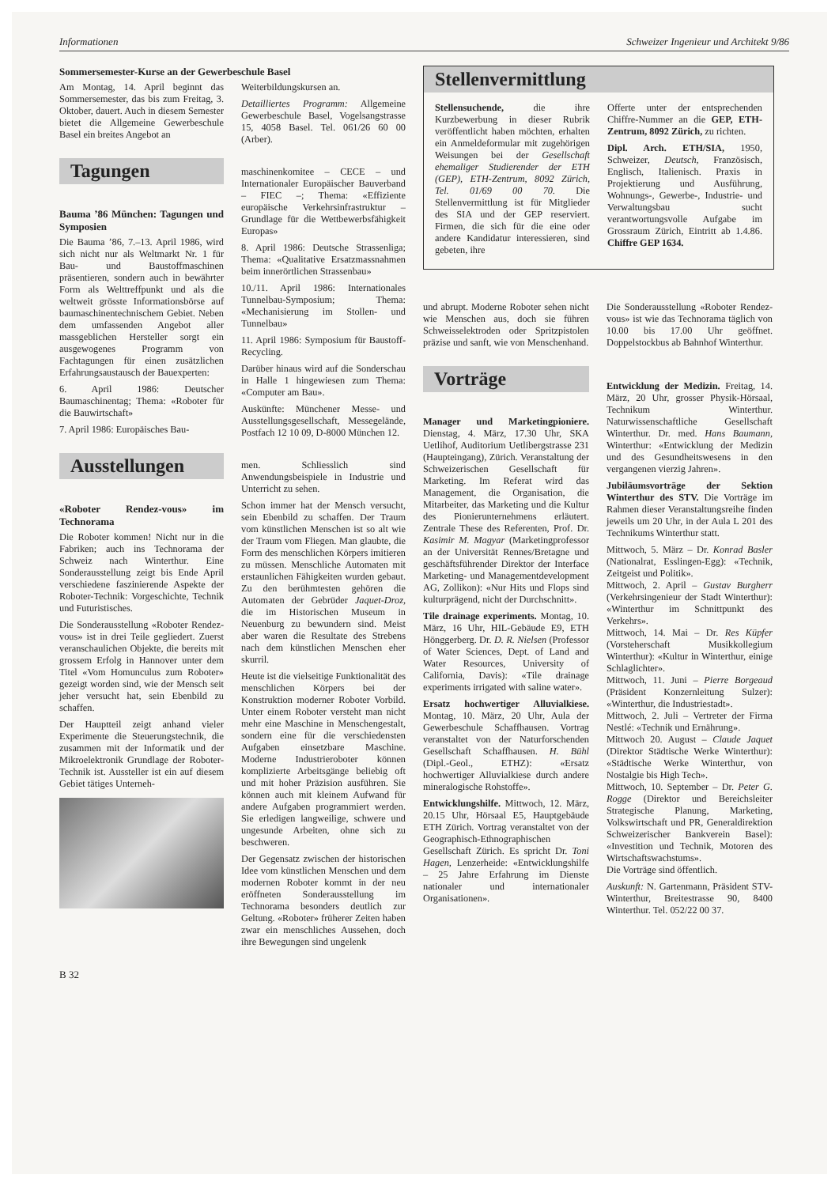Informationen Schweizer Ingenieur und Architekt 9/86
Sommersemester-Kurse an der Gewerbeschule Basel
Am Montag, 14. April beginnt das Sommersemester, das bis zum Freitag, 3. Oktober, dauert. Auch in diesem Semester bietet die Allgemeine Gewerbeschule Basel ein breites Angebot an
Tagungen
Bauma ’86 München: Tagungen und Symposien
Die Bauma ’86, 7.–13. April 1986, wird sich nicht nur als Weltmarkt Nr. 1 für Bau- und Baustoffmaschinen präsentieren, sondern auch in bewährter Form als Welttreffpunkt und als die weltweit grösste Informationsbörse auf baumaschinentechnischem Gebiet. Neben dem umfassenden Angebot aller massgeblichen Hersteller sorgt ein ausgewogenes Programm von Fachtagungen für einen zusätzlichen Erfahrungsaustausch der Bauexperten:
6. April 1986: Deutscher Baumaschinentag; Thema: «Roboter für die Bauwirtschaft»
7. April 1986: Europäisches Bau-
Ausstellungen
«Roboter Rendez-vous» im Technorama
Die Roboter kommen! Nicht nur in die Fabriken; auch ins Technorama der Schweiz nach Winterthur. Eine Sonderausstellung zeigt bis Ende April verschiedene faszinierende Aspekte der Roboter-Technik: Vorgeschichte, Technik und Futuristisches.
Die Sonderausstellung «Roboter Rendez-vous» ist in drei Teile gegliedert. Zuerst veranschaulichen Objekte, die bereits mit grossem Erfolg in Hannover unter dem Titel «Vom Homunculus zum Roboter» gezeigt worden sind, wie der Mensch seit jeher versucht hat, sein Ebenbild zu schaffen.
Der Hauptteil zeigt anhand vieler Experimente die Steuerungstechnik, die zusammen mit der Informatik und der Mikroelektronik Grundlage der Roboter-Technik ist. Aussteller ist ein auf diesem Gebiet tätiges Unterneh-
Weiterbildungskursen an.
Detailliertes Programm: Allgemeine Gewerbeschule Basel, Vogelsangstrasse 15, 4058 Basel. Tel. 061/26 60 00 (Arber).
maschinenkomitee – CECE – und Internationaler Europäischer Bauverband – FIEC –; Thema: «Effiziente europäische Verkehrsinfrastruktur – Grundlage für die Wettbewerbsfähigkeit Europas»
8. April 1986: Deutsche Strassenliga; Thema: «Qualitative Ersatzmassnahmen beim innerörtlichen Strassenbau»
10./11. April 1986: Internationales Tunnelbau-Symposium; Thema: «Mechanisierung im Stollen- und Tunnelbau»
11. April 1986: Symposium für Baustoff-Recycling.
Darüber hinaus wird auf die Sonderschau in Halle 1 hingewiesen zum Thema: «Computer am Bau».
Auskünfte: Münchener Messe- und Ausstellungsgesellschaft, Messegelände, Postfach 12 10 09, D-8000 München 12.
men. Schliesslich sind Anwendungsbeispiele in Industrie und Unterricht zu sehen.
Schon immer hat der Mensch versucht, sein Ebenbild zu schaffen. Der Traum vom künstlichen Menschen ist so alt wie der Traum vom Fliegen. Man glaubte, die Form des menschlichen Körpers imitieren zu müssen. Menschliche Automaten mit erstaunlichen Fähigkeiten wurden gebaut. Zu den berühmtesten gehören die Automaten der Gebrüder Jaquet-Droz, die im Historischen Museum in Neuenburg zu bewundern sind. Meist aber waren die Resultate des Strebens nach dem künstlichen Menschen eher skurril.
Heute ist die vielseitige Funktionalität des menschlichen Körpers bei der Konstruktion moderner Roboter Vorbild. Unter einem Roboter versteht man nicht mehr eine Maschine in Menschengestalt, sondern eine für die verschiedensten Aufgaben einsetzbare Maschine. Moderne Industrieroboter können komplizierte Arbeitsgänge beliebig oft und mit hoher Präzision ausführen. Sie können auch mit kleinem Aufwand für andere Aufgaben programmiert werden. Sie erledigen langweilige, schwere und ungesunde Arbeiten, ohne sich zu beschweren.
Der Gegensatz zwischen der historischen Idee vom künstlichen Menschen und dem modernen Roboter kommt in der neu eröffneten Sonderausstellung im Technorama besonders deutlich zur Geltung. «Roboter» früherer Zeiten haben zwar ein menschliches Aussehen, doch ihre Bewegungen sind ungelenk
Stellenvermittlung
Stellensuchende, die ihre Kurzbewerbung in dieser Rubrik veröffentlicht haben möchten, erhalten ein Anmeldeformular mit zugehörigen Weisungen bei der Gesellschaft ehemaliger Studierender der ETH (GEP), ETH-Zentrum, 8092 Zürich, Tel. 01/69 00 70. Die Stellenvermittlung ist für Mitglieder des SIA und der GEP reserviert. Firmen, die sich für die eine oder andere Kandidatur interessieren, sind gebeten, ihre
Offerte unter der entsprechenden Chiffre-Nummer an die GEP, ETH-Zentrum, 8092 Zürich, zu richten.
Dipl. Arch. ETH/SIA, 1950, Schweizer, Deutsch, Französisch, Englisch, Italienisch. Praxis in Projektierung und Ausführung, Wohnungs-, Gewerbe-, Industrie- und Verwaltungsbau sucht verantwortungsvolle Aufgabe im Grossraum Zürich, Eintritt ab 1.4.86. Chiffre GEP 1634.
und abrupt. Moderne Roboter sehen nicht wie Menschen aus, doch sie führen Schweisselektroden oder Spritzpistolen präzise und sanft, wie von Menschenhand.
Vorträge
Manager und Marketingpioniere. Dienstag, 4. März, 17.30 Uhr, SKA Uetlihof, Auditorium Uetlibergstrasse 231 (Haupteingang), Zürich. Veranstaltung der Schweizerischen Gesellschaft für Marketing. Im Referat wird das Management, die Organisation, die Mitarbeiter, das Marketing und die Kultur des Pionierunternehmens erläutert. Zentrale These des Referenten, Prof. Dr. Kasimir M. Magyar (Marketingprofessor an der Universität Rennes/Bretagne und geschäftsführender Direktor der Interface Marketing- und Managementdevelopment AG, Zollikon): «Nur Hits und Flops sind kulturprägend, nicht der Durchschnitt».
Tile drainage experiments. Montag, 10. März, 16 Uhr, HIL-Gebäude E9, ETH Hönggerberg. Dr. D. R. Nielsen (Professor of Water Sciences, Dept. of Land and Water Resources, University of California, Davis): «Tile drainage experiments irrigated with saline water».
Ersatz hochwertiger Alluvialkiese. Montag, 10. März, 20 Uhr, Aula der Gewerbeschule Schaffhausen. Vortrag veranstaltet von der Naturforschenden Gesellschaft Schaffhausen. H. Bühl (Dipl.-Geol., ETHZ): «Ersatz hochwertiger Alluvialkiese durch andere mineralogische Rohstoffe».
Entwicklungshilfe. Mittwoch, 12. März, 20.15 Uhr, Hörsaal E5, Hauptgebäude ETH Zürich. Vortrag veranstaltet von der Geographisch-Ethnographischen Gesellschaft Zürich. Es spricht Dr. Toni Hagen, Lenzerheide: «Entwicklungshilfe – 25 Jahre Erfahrung im Dienste nationaler und internationaler Organisationen».
Die Sonderausstellung «Roboter Rendez-vous» ist wie das Technorama täglich von 10.00 bis 17.00 Uhr geöffnet. Doppelstockbus ab Bahnhof Winterthur.
Entwicklung der Medizin. Freitag, 14. März, 20 Uhr, grosser Physik-Hörsaal, Technikum Winterthur. Naturwissenschaftliche Gesellschaft Winterthur. Dr. med. Hans Baumann, Winterthur: «Entwicklung der Medizin und des Gesundheitswesens in den vergangenen vierzig Jahren».
Jubiläumsvorträge der Sektion Winterthur des STV. Die Vorträge im Rahmen dieser Veranstaltungsreihe finden jeweils um 20 Uhr, in der Aula L 201 des Technikums Winterthur statt.
Mittwoch, 5. März – Dr. Konrad Basler (Nationalrat, Esslingen-Egg): «Technik, Zeitgeist und Politik».
Mittwoch, 2. April – Gustav Burgherr (Verkehrsingenieur der Stadt Winterthur): «Winterthur im Schnittpunkt des Verkehrs».
Mittwoch, 14. Mai – Dr. Res Küpfer (Vorsteherschaft Musikkollegium Winterthur): «Kultur in Winterthur, einige Schlaglichter».
Mittwoch, 11. Juni – Pierre Borgeaud (Präsident Konzernleitung Sulzer): «Winterthur, die Industriestadt».
Mittwoch, 2. Juli – Vertreter der Firma Nestlé: «Technik und Ernährung».
Mittwoch 20. August – Claude Jaquet (Direktor Städtische Werke Winterthur): «Städtische Werke Winterthur, von Nostalgie bis High Tech».
Mittwoch, 10. September – Dr. Peter G. Rogge (Direktor und Bereichsleiter Strategische Planung, Marketing, Volkswirtschaft und PR, Generaldirektion Schweizerischer Bankverein Basel): «Investition und Technik, Motoren des Wirtschaftswachstums».
Die Vorträge sind öffentlich.
Auskunft: N. Gartenmann, Präsident STV-Winterthur, Breitestrasse 90, 8400 Winterthur. Tel. 052/22 00 37.
B 32